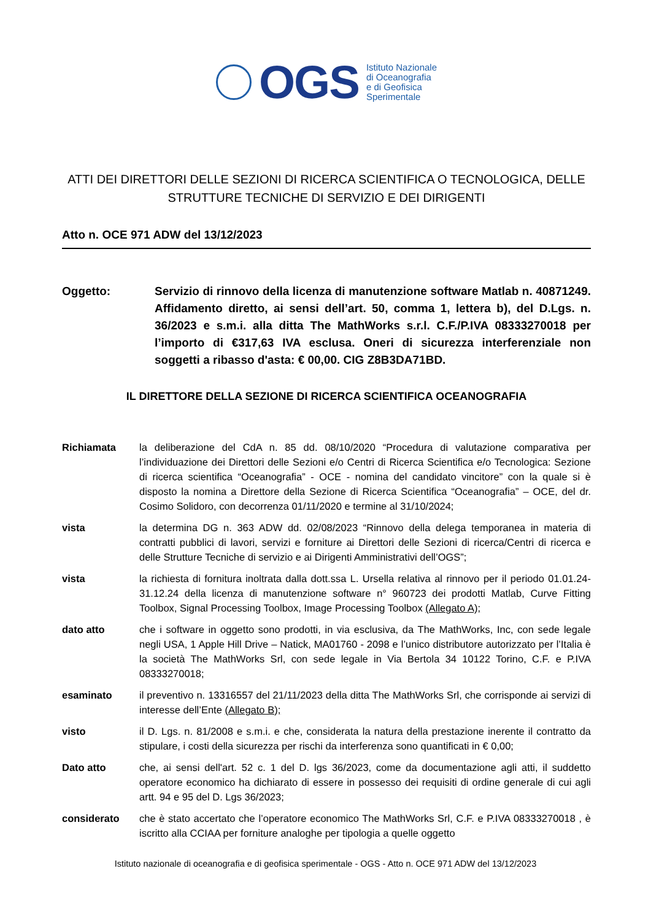OGS
Istituto Nazionale
di Oceanografia
e di Geofisica
Sperimentale
ATTI DEI DIRETTORI DELLE SEZIONI DI RICERCA SCIENTIFICA O TECNOLOGICA, DELLE STRUTTURE TECNICHE DI SERVIZIO E DEI DIRIGENTI
Atto n. OCE 971 ADW del 13/12/2023
Oggetto: Servizio di rinnovo della licenza di manutenzione software Matlab n. 40871249. Affidamento diretto, ai sensi dell’art. 50, comma 1, lettera b), del D.Lgs. n. 36/2023 e s.m.i. alla ditta The MathWorks s.r.l. C.F./P.IVA 08333270018 per l’importo di €317,63 IVA esclusa. Oneri di sicurezza interferenziale non soggetti a ribasso d'asta: € 00,00. CIG Z8B3DA71BD.
IL DIRETTORE DELLA SEZIONE DI RICERCA SCIENTIFICA OCEANOGRAFIA
Richiamata la deliberazione del CdA n. 85 dd. 08/10/2020 “Procedura di valutazione comparativa per l’individuazione dei Direttori delle Sezioni e/o Centri di Ricerca Scientifica e/o Tecnologica: Sezione di ricerca scientifica “Oceanografia” - OCE - nomina del candidato vincitore” con la quale si è disposto la nomina a Direttore della Sezione di Ricerca Scientifica “Oceanografia” – OCE, del dr. Cosimo Solidoro, con decorrenza 01/11/2020 e termine al 31/10/2024;
vista la determina DG n. 363 ADW dd. 02/08/2023 “Rinnovo della delega temporanea in materia di contratti pubblici di lavori, servizi e forniture ai Direttori delle Sezioni di ricerca/Centri di ricerca e delle Strutture Tecniche di servizio e ai Dirigenti Amministrativi dell’OGS”;
vista la richiesta di fornitura inoltrata dalla dott.ssa L. Ursella relativa al rinnovo per il periodo 01.01.24-31.12.24 della licenza di manutenzione software n° 960723 dei prodotti Matlab, Curve Fitting Toolbox, Signal Processing Toolbox, Image Processing Toolbox (Allegato A);
dato atto che i software in oggetto sono prodotti, in via esclusiva, da The MathWorks, Inc, con sede legale negli USA, 1 Apple Hill Drive – Natick, MA01760 - 2098 e l’unico distributore autorizzato per l’Italia è la società The MathWorks Srl, con sede legale in Via Bertola 34 10122 Torino, C.F. e P.IVA 08333270018;
esaminato il preventivo n. 13316557 del 21/11/2023 della ditta The MathWorks Srl, che corrisponde ai servizi di interesse dell’Ente (Allegato B);
visto il D. Lgs. n. 81/2008 e s.m.i. e che, considerata la natura della prestazione inerente il contratto da stipulare, i costi della sicurezza per rischi da interferenza sono quantificati in € 0,00;
Dato atto che, ai sensi dell'art. 52 c. 1 del D. lgs 36/2023, come da documentazione agli atti, il suddetto operatore economico ha dichiarato di essere in possesso dei requisiti di ordine generale di cui agli artt. 94 e 95 del D. Lgs 36/2023;
considerato che è stato accertato che l’operatore economico The MathWorks Srl, C.F. e P.IVA 08333270018 , è iscritto alla CCIAA per forniture analoghe per tipologia a quelle oggetto
Istituto nazionale di oceanografia e di geofisica sperimentale - OGS - Atto n. OCE 971 ADW del 13/12/2023